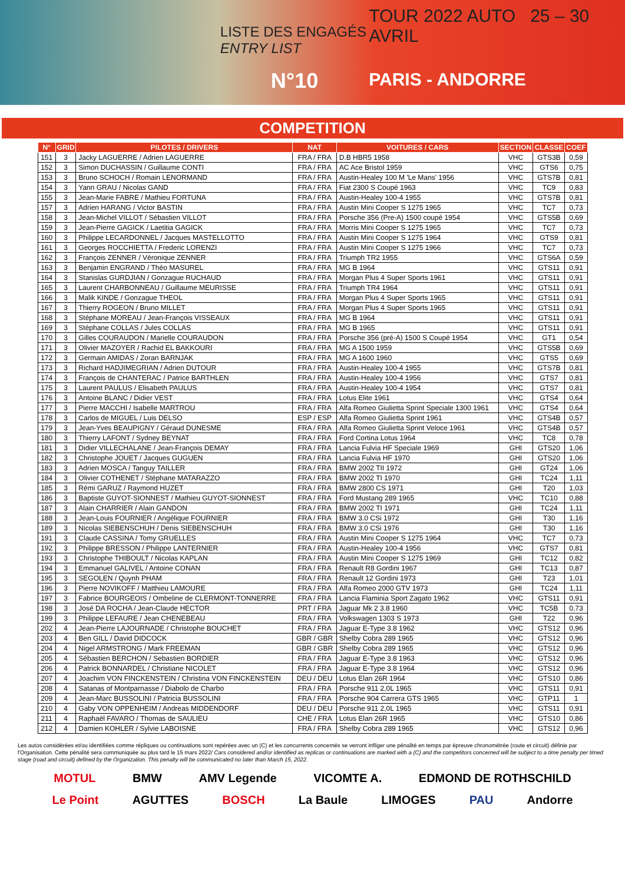LISTE DES ENGAGÉS
ENTRY LIST
N°10
TOUR 2022 AUTO 25 – 30 AVRIL
PARIS - ANDORRE
COMPETITION
| N° | GRID | PILOTES / DRIVERS | NAT | VOITURES / CARS | SECTION | CLASSE | COEF |
| --- | --- | --- | --- | --- | --- | --- | --- |
| 151 | 3 | Jacky LAGUERRE / Adrien LAGUERRE | FRA / FRA | D.B HBR5 1958 | VHC | GTS3B | 0,59 |
| 152 | 3 | Simon DUCHASSIN / Guillaume CONTI | FRA / FRA | AC Ace Bristol 1959 | VHC | GTS6 | 0,75 |
| 153 | 3 | Bruno SCHOCH / Romain LENORMAND | FRA / FRA | Austin-Healey 100 M 'Le Mans' 1956 | VHC | GTS7B | 0,81 |
| 154 | 3 | Yann GRAU / Nicolas GAND | FRA / FRA | Fiat 2300 S Coupé 1963 | VHC | TC9 | 0,83 |
| 155 | 3 | Jean-Marie FABRE / Mathieu FORTUNA | FRA / FRA | Austin-Healey 100-4 1955 | VHC | GTS7B | 0,81 |
| 157 | 3 | Adrien HARANG / Victor BASTIN | FRA / FRA | Austin Mini Cooper S 1275 1965 | VHC | TC7 | 0,73 |
| 158 | 3 | Jean-Michel VILLOT / Sébastien VILLOT | FRA / FRA | Porsche 356 (Pre-A) 1500 coupé 1954 | VHC | GTS5B | 0,69 |
| 159 | 3 | Jean-Pierre GAGICK / Laetitia GAGICK | FRA / FRA | Morris Mini Cooper S 1275 1965 | VHC | TC7 | 0,73 |
| 160 | 3 | Philippe LECARDONNEL / Jacques MASTELLOTTO | FRA / FRA | Austin Mini Cooper S 1275 1964 | VHC | GTS9 | 0,81 |
| 161 | 3 | Georges ROCCHIETTA / Frederic LORENZI | FRA / FRA | Austin Mini Cooper S 1275 1966 | VHC | TC7 | 0,73 |
| 162 | 3 | François ZENNER / Véronique ZENNER | FRA / FRA | Triumph TR2 1955 | VHC | GTS6A | 0,59 |
| 163 | 3 | Benjamin ENGRAND / Théo MASUREL | FRA / FRA | MG B 1964 | VHC | GTS11 | 0,91 |
| 164 | 3 | Stanislas GURDJIAN / Gonzague RUCHAUD | FRA / FRA | Morgan Plus 4 Super Sports 1961 | VHC | GTS11 | 0,91 |
| 165 | 3 | Laurent CHARBONNEAU / Guillaume MEURISSE | FRA / FRA | Triumph TR4 1964 | VHC | GTS11 | 0,91 |
| 166 | 3 | Malik KINDE / Gonzague THEOL | FRA / FRA | Morgan Plus 4 Super Sports 1965 | VHC | GTS11 | 0,91 |
| 167 | 3 | Thierry ROGEON / Bruno MILLET | FRA / FRA | Morgan Plus 4 Super Sports 1965 | VHC | GTS11 | 0,91 |
| 168 | 3 | Stéphane MOREAU / Jean-François VISSEAUX | FRA / FRA | MG B 1964 | VHC | GTS11 | 0,91 |
| 169 | 3 | Stéphane COLLAS / Jules COLLAS | FRA / FRA | MG B 1965 | VHC | GTS11 | 0,91 |
| 170 | 3 | Gilles COURAUDON / Marielle COURAUDON | FRA / FRA | Porsche 356 (pré-A) 1500 S Coupé 1954 | VHC | GT1 | 0,54 |
| 171 | 3 | Olivier MAZOYER / Rachid EL BAKKOURI | FRA / FRA | MG A 1500 1959 | VHC | GTS5B | 0,69 |
| 172 | 3 | Germain AMIDAS / Zoran BARNJAK | FRA / FRA | MG A 1600 1960 | VHC | GTS5 | 0,69 |
| 173 | 3 | Richard HADJIMEGRIAN / Adrien DUTOUR | FRA / FRA | Austin-Healey 100-4 1955 | VHC | GTS7B | 0,81 |
| 174 | 3 | François de CHANTERAC / Patrice BARTHLEN | FRA / FRA | Austin-Healey 100-4 1956 | VHC | GTS7 | 0,81 |
| 175 | 3 | Laurent PAULUS / Elisabeth PAULUS | FRA / FRA | Austin-Healey 100-4 1954 | VHC | GTS7 | 0,81 |
| 176 | 3 | Antoine BLANC / Didier VEST | FRA / FRA | Lotus Elite 1961 | VHC | GTS4 | 0,64 |
| 177 | 3 | Pierre MACCHI / Isabelle MARTROU | FRA / FRA | Alfa Romeo Giulietta Sprint Speciale 1300 1961 | VHC | GTS4 | 0,64 |
| 178 | 3 | Carlos de MIGUEL / Luis DELSO | ESP / ESP | Alfa Romeo Giulietta Sprint 1961 | VHC | GTS4B | 0,57 |
| 179 | 3 | Jean-Yves BEAUPIGNY / Géraud DUNESME | FRA / FRA | Alfa Romeo Giulietta Sprint Veloce 1961 | VHC | GTS4B | 0,57 |
| 180 | 3 | Thierry LAFONT / Sydney BEYNAT | FRA / FRA | Ford Cortina Lotus 1964 | VHC | TC8 | 0,78 |
| 181 | 3 | Didier VILLECHALANE / Jean-François DEMAY | FRA / FRA | Lancia Fulvia HF Speciale 1969 | GHI | GTS20 | 1,06 |
| 182 | 3 | Christophe JOUET / Jacques GUGUEN | FRA / FRA | Lancia Fulvia HF 1970 | GHI | GTS20 | 1,06 |
| 183 | 3 | Adrien MOSCA / Tanguy TAILLER | FRA / FRA | BMW 2002 TII 1972 | GHI | GT24 | 1,06 |
| 184 | 3 | Olivier COTHENET / Stéphane MATARAZZO | FRA / FRA | BMW 2002 TI 1970 | GHI | TC24 | 1,11 |
| 185 | 3 | Rémi GARUZ / Raymond HUZET | FRA / FRA | BMW 2800 CS 1971 | GHI | T20 | 1,03 |
| 186 | 3 | Baptiste GUYOT-SIONNEST / Mathieu GUYOT-SIONNEST | FRA / FRA | Ford Mustang 289 1965 | VHC | TC10 | 0,88 |
| 187 | 3 | Alain CHARRIER / Alain GANDON | FRA / FRA | BMW 2002 TI 1971 | GHI | TC24 | 1,11 |
| 188 | 3 | Jean-Louis FOURNIER / Angélique FOURNIER | FRA / FRA | BMW 3.0 CSi 1972 | GHI | T30 | 1,16 |
| 189 | 3 | Nicolas SIEBENSCHUH / Denis SIEBENSCHUH | FRA / FRA | BMW 3.0 CSi 1976 | GHI | T30 | 1,16 |
| 191 | 3 | Claude CASSINA / Tomy GRUELLES | FRA / FRA | Austin Mini Cooper S 1275 1964 | VHC | TC7 | 0,73 |
| 192 | 3 | Philippe BRESSON / Philippe LANTERNIER | FRA / FRA | Austin-Healey 100-4 1956 | VHC | GTS7 | 0,81 |
| 193 | 3 | Christophe THIBOULT / Nicolas KAPLAN | FRA / FRA | Austin Mini Cooper S 1275 1969 | GHI | TC12 | 0,82 |
| 194 | 3 | Emmanuel GALIVEL / Antoine CONAN | FRA / FRA | Renault R8 Gordini 1967 | GHI | TC13 | 0,87 |
| 195 | 3 | SEGOLEN / Quynh PHAM | FRA / FRA | Renault 12 Gordini 1973 | GHI | T23 | 1,01 |
| 196 | 3 | Pierre NOVIKOFF / Matthieu LAMOURE | FRA / FRA | Alfa Romeo 2000 GTV 1973 | GHI | TC24 | 1,11 |
| 197 | 3 | Fabrice BOURGEOIS / Ombeline de CLERMONT-TONNERRE | FRA / FRA | Lancia Flaminia Sport Zagato 1962 | VHC | GTS11 | 0,91 |
| 198 | 3 | José DA ROCHA / Jean-Claude HECTOR | PRT / FRA | Jaguar Mk 2 3.8 1960 | VHC | TC5B | 0,73 |
| 199 | 3 | Philippe LEFAURE / Jean CHENEBEAU | FRA / FRA | Volkswagen 1303 S 1973 | GHI | T22 | 0,96 |
| 202 | 4 | Jean-Pierre LAJOURNADE / Christophe BOUCHET | FRA / FRA | Jaguar E-Type 3.8 1962 | VHC | GTS12 | 0,96 |
| 203 | 4 | Ben GILL / David DIDCOCK | GBR / GBR | Shelby Cobra 289 1965 | VHC | GTS12 | 0,96 |
| 204 | 4 | Nigel ARMSTRONG / Mark FREEMAN | GBR / GBR | Shelby Cobra 289 1965 | VHC | GTS12 | 0,96 |
| 205 | 4 | Sébastien BERCHON / Sebastien BORDIER | FRA / FRA | Jaguar E-Type 3.8 1963 | VHC | GTS12 | 0,96 |
| 206 | 4 | Patrick BONNARDEL / Christiane NICOLET | FRA / FRA | Jaguar E-Type 3.8 1964 | VHC | GTS12 | 0,96 |
| 207 | 4 | Joachim VON FINCKENSTEIN / Christina VON FINCKENSTEIN | DEU / DEU | Lotus Elan 26R 1964 | VHC | GTS10 | 0,86 |
| 208 | 4 | Satanas of Montparnasse / Diabolo de Charbo | FRA / FRA | Porsche 911 2,0L 1965 | VHC | GTS11 | 0,91 |
| 209 | 4 | Jean-Marc BUSSOLINI / Patricia BUSSOLINI | FRA / FRA | Porsche 904 Carrera GTS 1965 | VHC | GTP11 | 1 |
| 210 | 4 | Gaby VON OPPENHEIM / Andreas MIDDENDORF | DEU / DEU | Porsche 911 2,0L 1965 | VHC | GTS11 | 0,91 |
| 211 | 4 | Raphaël FAVARO / Thomas de SAULIEU | CHE / FRA | Lotus Elan 26R 1965 | VHC | GTS10 | 0,86 |
| 212 | 4 | Damien KOHLER / Sylvie LABOISNE | FRA / FRA | Shelby Cobra 289 1965 | VHC | GTS12 | 0,96 |
Les autos considérées et/ou identifiées comme répliques ou continuations sont repérées avec un (C) et les concurrents concernés se verront infliger une pénalité en temps par épreuve chronométrée (route et circuit) définie par l'Organisation. Cette pénalité sera communiquée au plus tard le 15 mars 2022/ Cars considered and/or identified as replicas or continuations are marked with a (C) and the competitors concerned will be subject to a time penalty per timed stage (road and circuit) defined by the Organization. This penalty will be communicated no later than March 15, 2022.
MOTUL BMW AMV Legende VICOMTE A. EDMOND DE ROTHSCHILD
Le Point AGUTTES BOSCH La Baule LIMOGES PAU Andorre